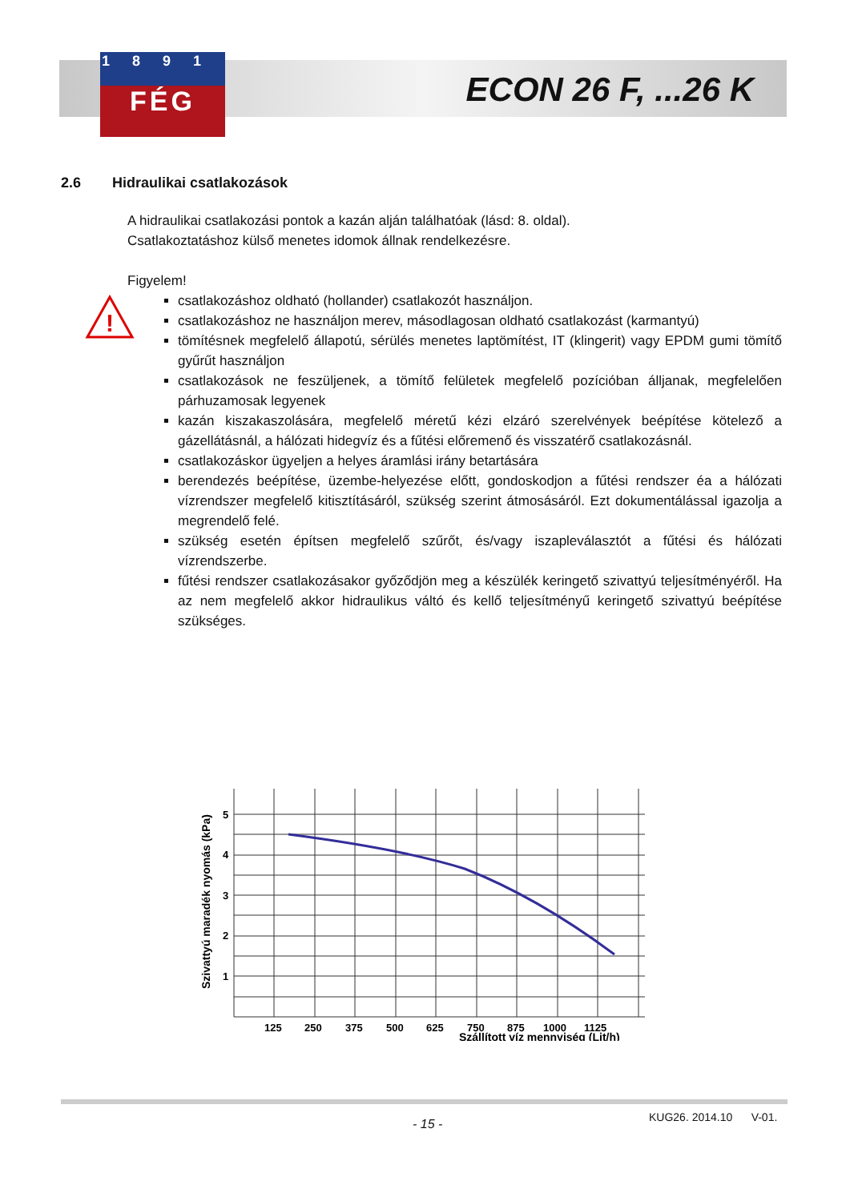1891
FÉG
ECON 26 F, ...26 K
2.6 Hidraulikai csatlakozások
A hidraulikai csatlakozási pontok a kazán alján találhatóak (lásd: 8. oldal).
Csatlakoztatáshoz külső menetes idomok állnak rendelkezésre.
Figyelem!
!
csatlakozáshoz oldható (hollander) csatlakozót használjon.
csatlakozáshoz ne használjon merev, másodlagosan oldható csatlakozást (karmantyú)
tömítésnek megfelelő állapotú, sérülés menetes laptömítést, IT (klingerit) vagy EPDM gumi tömítő gyűrűt használjon
csatlakozások ne feszüljenek, a tömítő felületek megfelelő pozícióban álljanak, megfelelően párhuzamosak legyenek
kazán kiszakaszolására, megfelelő méretű kézi elzáró szerelvények beépítése kötelező a gázellátásnál, a hálózati hidegvíz és a fűtési előremenő és visszatérő csatlakozásnál.
csatlakozáskor ügyeljen a helyes áramlási irány betartására
berendezés beépítése, üzembe-helyezése előtt, gondoskodjon a fűtési rendszer éa a hálózati vízrendszer megfelelő kitisztításáról, szükség szerint átmosásáról. Ezt dokumentálással igazolja a megrendelő felé.
szükség esetén építsen megfelelő szűrőt, és/vagy iszapleválasztót a fűtési és hálózati vízrendszerbe.
fűtési rendszer csatlakozásakor győződjön meg a készülék keringető szivattyú teljesítményéről. Ha az nem megfelelő akkor hidraulikus váltó és kellő teljesítményű keringető szivattyú beépítése szükséges.
5
4
3
2
1
125
250
375
500
625
750
875
1000
1125
Szállított víz mennyiség (Lit/h)
Szivattyú maradék nyomás (kPa)
- 15 - KUG26. 2014.10 V-01.